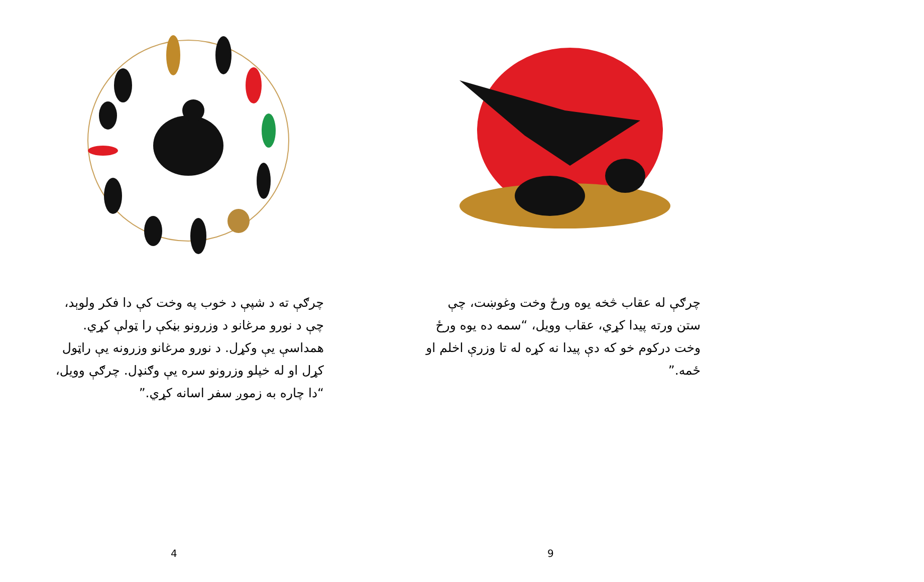چرګې ته د شپې د خوب په وخت کې دا فکر ولوېد، چې د نورو مرغانو د وزرونو بڼکې را ټولې کړي. همداسې يې وکړل. د نورو مرغانو وزرونه يې راټول کړل او له خپلو وزرونو سره يې وګنډل. چرګې وويل، “دا چاره به زموږ سفر اسانه کړي.”
4
چرګې له عقاب څخه يوه ورځ وخت وغوښت، چې ستن ورته پيدا کړي، عقاب وويل، “سمه ده يوه ورځ وخت درکوم خو که دې پيدا نه کړه له تا وزرې اخلم او ځمه.”
9